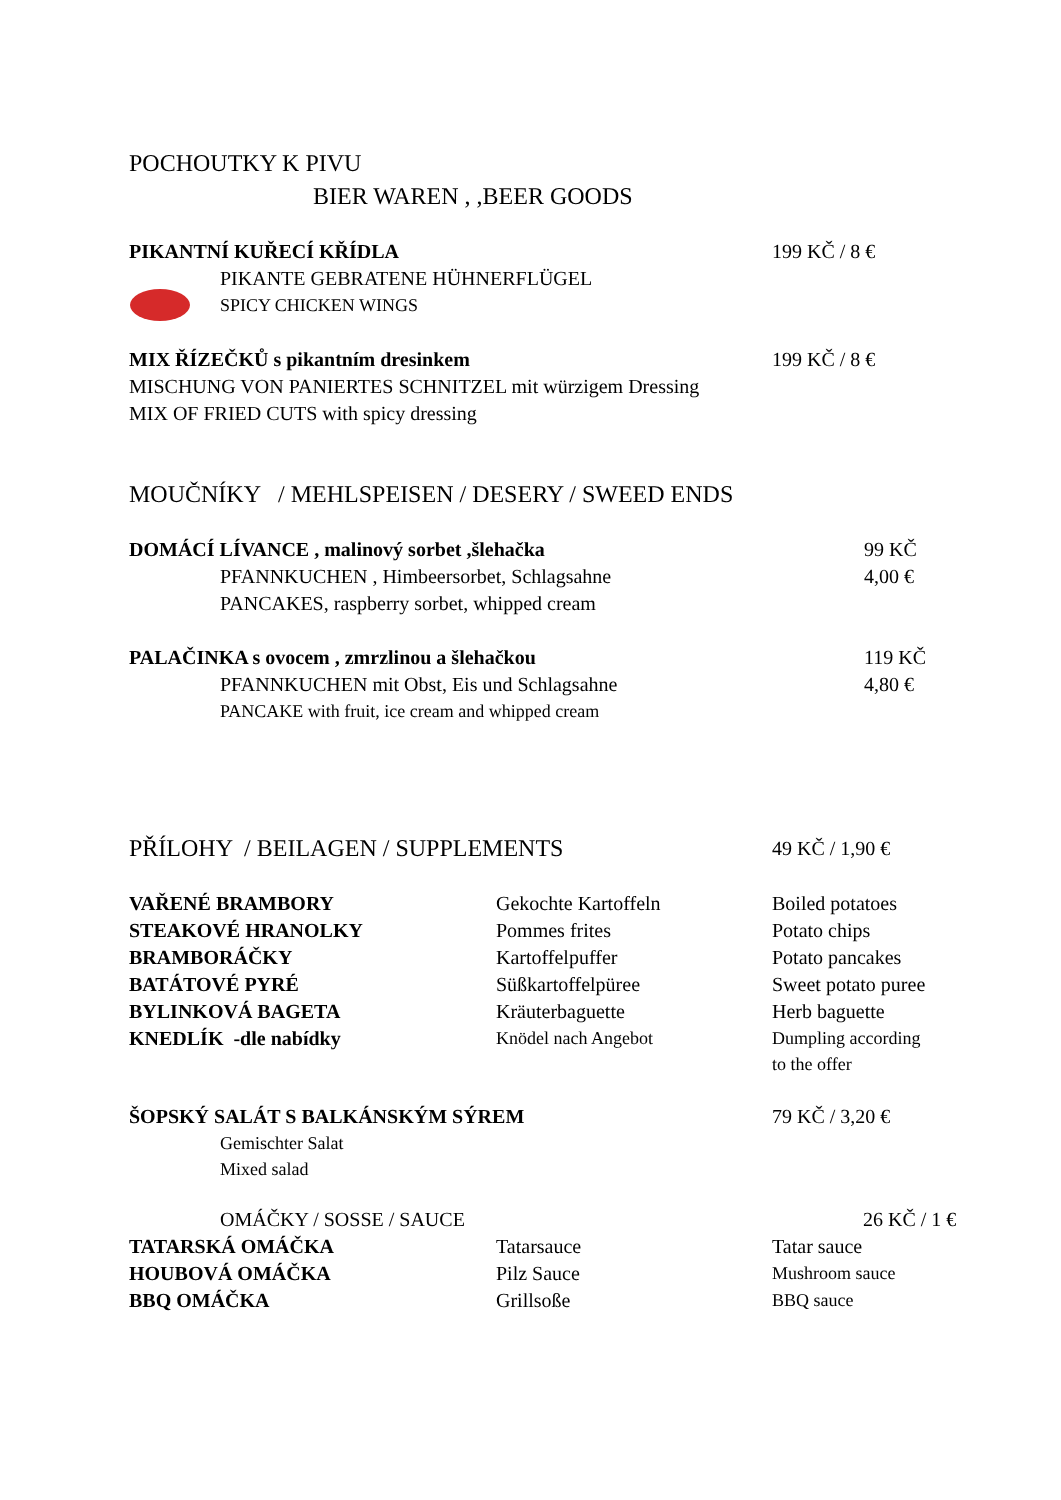POCHOUTKY K PIVU
BIER WAREN , ,BEER GOODS
PIKANTNÍ KUŘECÍ KŘÍDLA 199 KČ / 8 €
PIKANTE GEBRATENE HÜHNERFLÜGEL
SPICY CHICKEN WINGS
MIX ŘÍZEČKŮ s pikantním dresinkem 199 KČ / 8 €
MISCHUNG VON PANIERTES SCHNITZEL mit würzigem Dressing
MIX OF FRIED CUTS with spicy dressing
MOUČNÍKY / MEHLSPEISEN / DESERY / SWEED ENDS
DOMÁCÍ LÍVANCE , malinový sorbet ,šlehačka 99 KČ
PFANNKUCHEN , Himbeersorbet, Schlagsahne 4,00 €
PANCAKES, raspberry sorbet, whipped cream
PALAČINKA s ovocem , zmrzlinou a šlehačkou 119 KČ
PFANNKUCHEN mit Obst, Eis und Schlagsahne 4,80 €
PANCAKE with fruit, ice cream and whipped cream
PŘÍLOHY / BEILAGEN / SUPPLEMENTS
49 KČ / 1,90 €
| VAŘENÉ BRAMBORY | Gekochte Kartoffeln | Boiled potatoes |
| STEAKOVÉ HRANOLKY | Pommes frites | Potato chips |
| BRAMBORÁČKY | Kartoffelpuffer | Potato pancakes |
| BATÁTOVÉ PYRÉ | Süßkartoffelpüree | Sweet potato puree |
| BYLINKOVÁ BAGETA | Kräuterbaguette | Herb baguette |
| KNEDLÍK -dle nabídky | Knödel nach Angebot | Dumpling according to the offer |
ŠOPSKÝ SALÁT S BALKÁNSKÝM SÝREM 79 KČ / 3,20 €
Gemischter Salat
Mixed salad
OMÁČKY / SOSSE / SAUCE 26 KČ / 1 €
| TATARSKÁ OMÁČKA | Tatarsauce | Tatar sauce |
| HOUBOVÁ OMÁČKA | Pilz Sauce | Mushroom sauce |
| BBQ OMÁČKA | Grillsoße | BBQ sauce |